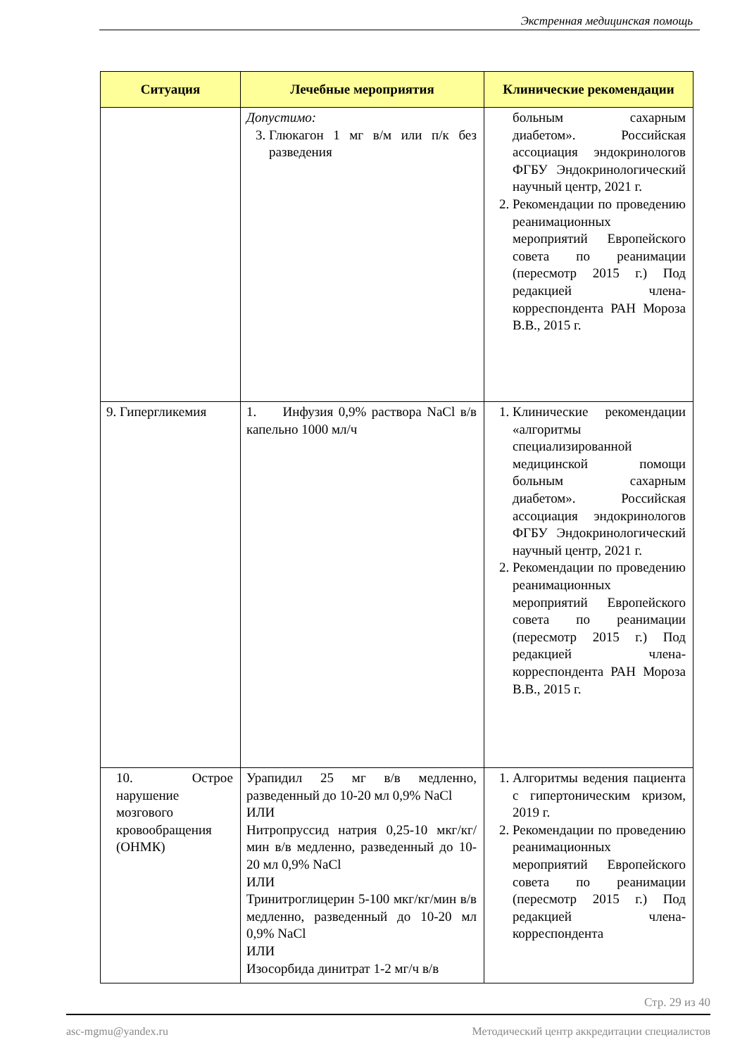Экстренная медицинская помощь
| Ситуация | Лечебные мероприятия | Клинические рекомендации |
| --- | --- | --- |
| | Допустимо: 3. Глюкагон 1 мг в/м или п/к без разведения | больным сахарным диабетом». Российская ассоциация эндокринологов ФГБУ Эндокринологический научный центр, 2021 г. 2. Рекомендации по проведению реанимационных мероприятий Европейского совета по реанимации (пересмотр 2015 г.) Под редакцией члена-корреспондента РАН Мороза В.В., 2015 г. |
| 9. Гипергликемия | 1. Инфузия 0,9% раствора NaCl в/в капельно 1000 мл/ч | 1. Клинические рекомендации «алгоритмы специализированной медицинской помощи больным сахарным диабетом». Российская ассоциация эндокринологов ФГБУ Эндокринологический научный центр, 2021 г. 2. Рекомендации по проведению реанимационных мероприятий Европейского совета по реанимации (пересмотр 2015 г.) Под редакцией члена-корреспондента РАН Мороза В.В., 2015 г. |
| 10. Острое нарушение мозгового кровообращения (ОНМК) | Урапидил 25 мг в/в медленно, разведенный до 10-20 мл 0,9% NaCl ИЛИ Нитропруссид натрия 0,25-10 мкг/кг/мин в/в медленно, разведенный до 10-20 мл 0,9% NaCl ИЛИ Тринитроглицерин 5-100 мкг/кг/мин в/в медленно, разведенный до 10-20 мл 0,9% NaCl ИЛИ Изосорбида динитрат 1-2 мг/ч в/в | 1. Алгоритмы ведения пациента с гипертоническим кризом, 2019 г. 2. Рекомендации по проведению реанимационных мероприятий Европейского совета по реанимации (пересмотр 2015 г.) Под редакцией члена-корреспондента |
Стр. 29 из 40
asc-mgmu@yandex.ru Методический центр аккредитации специалистов